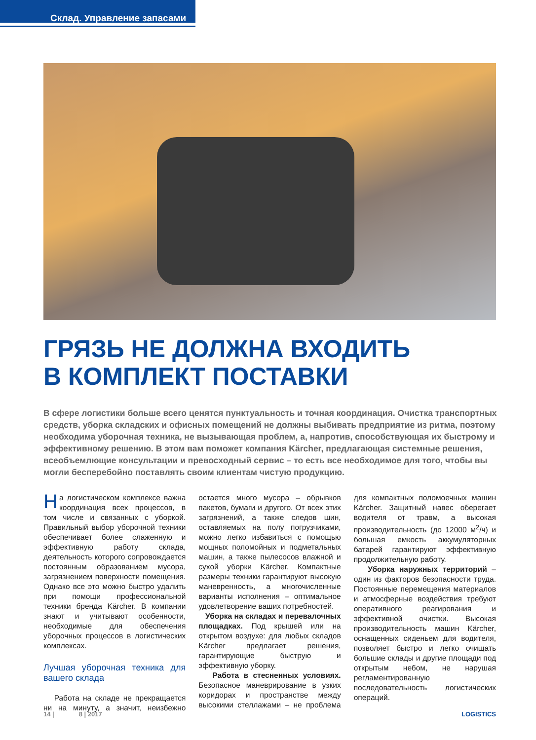Склад. Управление запасами
ГРЯЗЬ НЕ ДОЛЖНА ВХОДИТЬ
В КОМПЛЕКТ ПОСТАВКИ
В сфере логистики больше всего ценятся пунктуальность и точная координация. Очистка транспортных средств, уборка складских и офисных помещений не должны выбивать предприятие из ритма, поэтому необходима уборочная техника, не вызывающая проблем, а, напротив, способствующая их быстрому и эффективному решению. В этом вам поможет компания Kärcher, предлагающая системные решения, всеобъемлющие консультации и превосходный сервис – то есть все необходимое для того, чтобы вы могли бесперебойно поставлять своим клиентам чистую продукцию.
На логистическом комплексе важна координация всех процессов, в том числе и связанных с уборкой. Правильный выбор уборочной техники обеспечивает более слаженную и эффективную работу склада, деятельность которого сопровождается постоянным образованием мусора, загрязнением поверхности помещения. Однако все это можно быстро удалить при помощи профессиональной техники бренда Kärcher. В компании знают и учитывают особенности, необходимые для обеспечения уборочных процессов в логистических комплексах.
Лучшая уборочная техника для вашего склада
Работа на складе не прекращается ни на минуту, а значит, неизбежно остается много мусора – обрывков пакетов, бумаги и другого. От всех этих загрязнений, а также следов шин, оставляемых на полу погрузчиками, можно легко избавиться с помощью мощных поломойных и подметальных машин, а также пылесосов влажной и сухой уборки Kärcher. Компактные размеры техники гарантируют высокую маневренность, а многочисленные варианты исполнения – оптимальное удовлетворение ваших потребностей.
Уборка на складах и перевалочных площадках. Под крышей или на открытом воздухе: для любых складов Kärcher предлагает решения, гарантирующие быструю и эффективную уборку.
Работа в стесненных условиях. Безопасное маневрирование в узких коридорах и пространстве между высокими стеллажами – не проблема для компактных поломоечных машин Kärcher. Защитный навес оберегает водителя от травм, а высокая производительность (до 12000 м<sup>2</sup>/ч) и большая емкость аккумуляторных батарей гарантируют эффективную продолжительную работу.
Уборка наружных территорий – один из факторов безопасности труда. Постоянные перемещения материалов и атмосферные воздействия требуют оперативного реагирования и эффективной очистки. Высокая производительность машин Kärcher, оснащенных сиденьем для водителя, позволяет быстро и легко очищать большие склады и другие площади под открытым небом, не нарушая регламентированную последовательность логистических операций.
14 | 8 | 2017 LOGISTICS